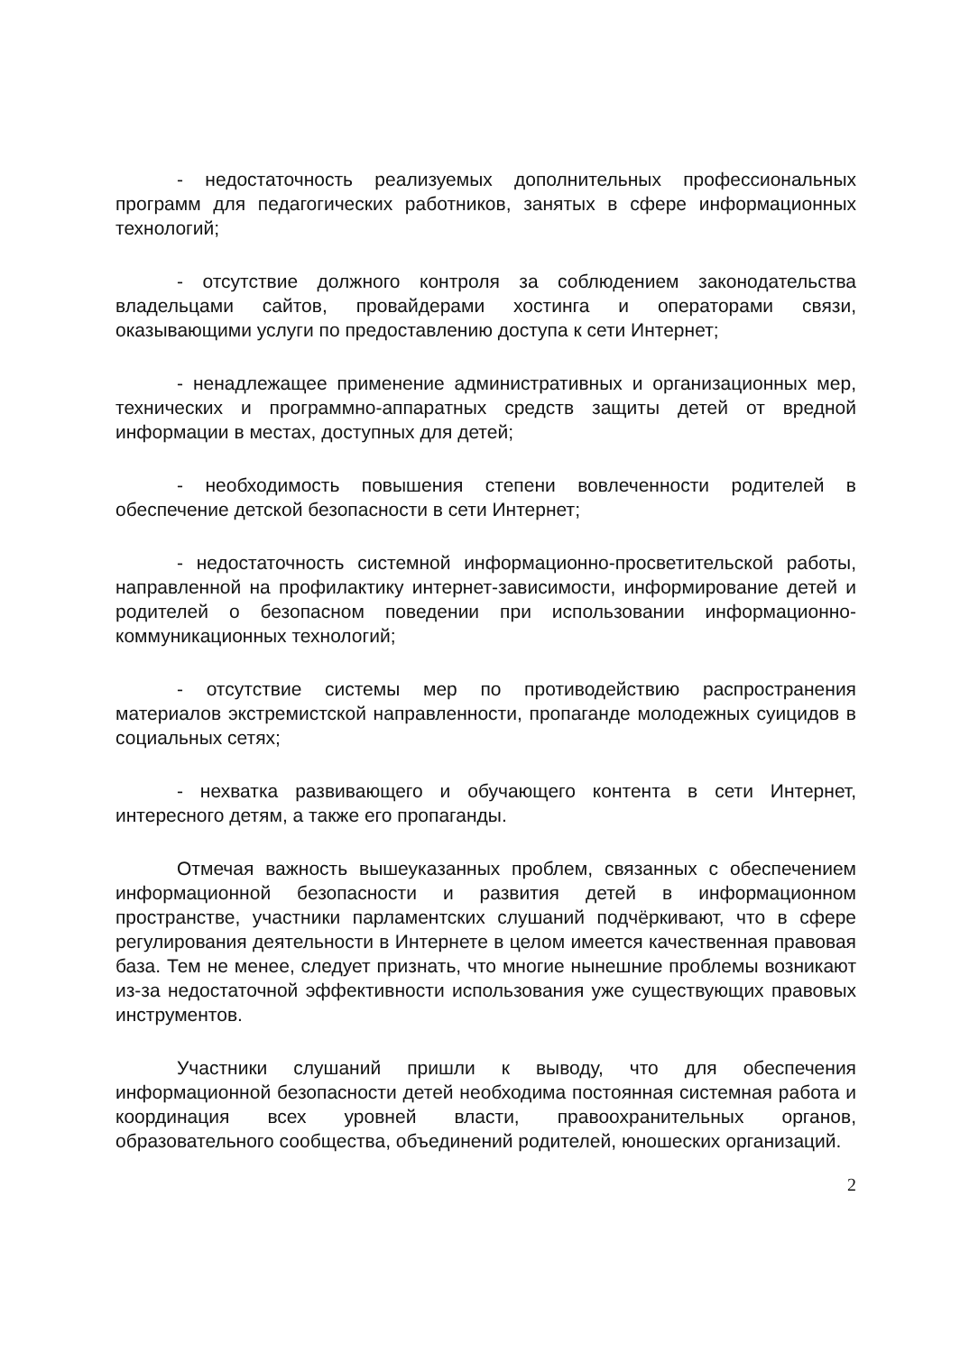- недостаточность реализуемых дополнительных профессиональных программ для педагогических работников, занятых в сфере информационных технологий;
- отсутствие должного контроля за соблюдением законодательства владельцами сайтов, провайдерами хостинга и операторами связи, оказывающими услуги по предоставлению доступа к сети Интернет;
- ненадлежащее применение административных и организационных мер, технических и программно-аппаратных средств защиты детей от вредной информации в местах, доступных для детей;
- необходимость повышения степени вовлеченности родителей в обеспечение детской безопасности в сети Интернет;
- недостаточность системной информационно-просветительской работы, направленной на профилактику интернет-зависимости, информирование детей и родителей о безопасном поведении при использовании информационно-коммуникационных технологий;
- отсутствие системы мер по противодействию распространения материалов экстремистской направленности, пропаганде молодежных суицидов в социальных сетях;
- нехватка развивающего и обучающего контента в сети Интернет, интересного детям, а также его пропаганды.
Отмечая важность вышеуказанных проблем, связанных с обеспечением информационной безопасности и развития детей в информационном пространстве, участники парламентских слушаний подчёркивают, что в сфере регулирования деятельности в Интернете в целом имеется качественная правовая база. Тем не менее, следует признать, что многие нынешние проблемы возникают из-за недостаточной эффективности использования уже существующих правовых инструментов.
Участники слушаний пришли к выводу, что для обеспечения информационной безопасности детей необходима постоянная системная работа и координация всех уровней власти, правоохранительных органов, образовательного сообщества, объединений родителей, юношеских организаций.
2